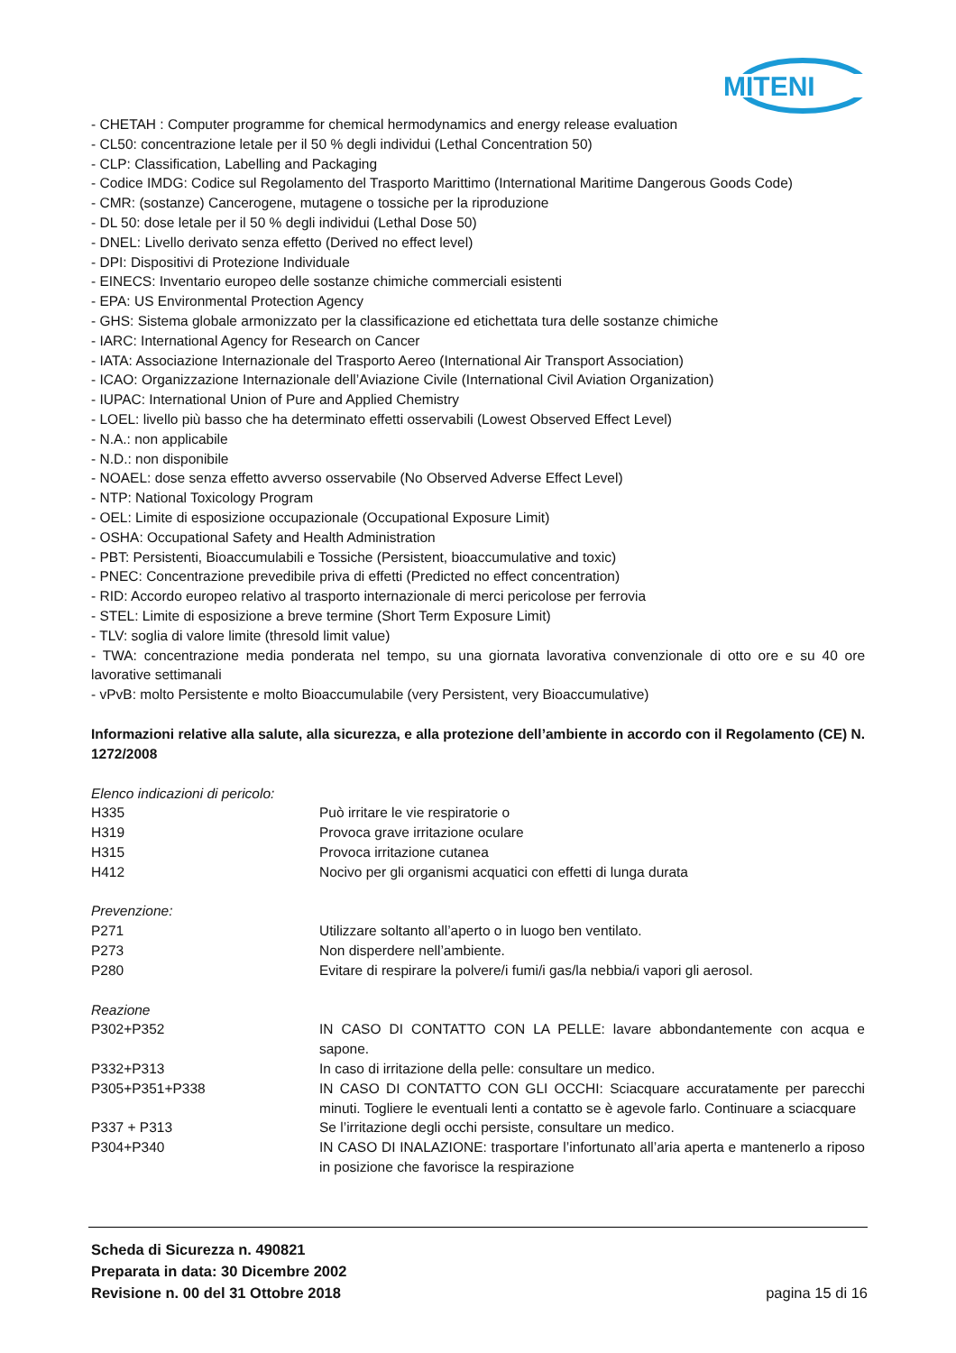MITENI
- CHETAH : Computer programme for chemical hermodynamics and energy release evaluation
- CL50: concentrazione letale per il 50 % degli individui (Lethal Concentration 50)
- CLP: Classification, Labelling and Packaging
- Codice IMDG: Codice sul Regolamento del Trasporto Marittimo (International Maritime Dangerous Goods Code)
- CMR: (sostanze) Cancerogene, mutagene o tossiche per la riproduzione
- DL 50: dose letale per il 50 % degli individui (Lethal Dose 50)
- DNEL: Livello derivato senza effetto (Derived no effect level)
- DPI: Dispositivi di Protezione Individuale
- EINECS: Inventario europeo delle sostanze chimiche commerciali esistenti
- EPA: US Environmental Protection Agency
- GHS: Sistema globale armonizzato per la classificazione ed etichettata tura delle sostanze chimiche
- IARC: International Agency for Research on Cancer
- IATA: Associazione Internazionale del Trasporto Aereo (International Air Transport Association)
- ICAO: Organizzazione Internazionale dell’Aviazione Civile (International Civil Aviation Organization)
- IUPAC: International Union of Pure and Applied Chemistry
- LOEL: livello più basso che ha determinato effetti osservabili (Lowest Observed Effect Level)
- N.A.: non applicabile
- N.D.: non disponibile
- NOAEL: dose senza effetto avverso osservabile (No Observed Adverse Effect Level)
- NTP: National Toxicology Program
- OEL: Limite di esposizione occupazionale (Occupational Exposure Limit)
- OSHA: Occupational Safety and Health Administration
- PBT: Persistenti, Bioaccumulabili e Tossiche (Persistent, bioaccumulative and toxic)
- PNEC: Concentrazione prevedibile priva di effetti (Predicted no effect concentration)
- RID: Accordo europeo relativo al trasporto internazionale di merci pericolose per ferrovia
- STEL: Limite di esposizione a breve termine (Short Term Exposure Limit)
- TLV: soglia di valore limite (thresold limit value)
- TWA: concentrazione media ponderata nel tempo, su una giornata lavorativa convenzionale di otto ore e su 40 ore lavorative settimanali
- vPvB: molto Persistente e molto Bioaccumulabile (very Persistent, very Bioaccumulative)
Informazioni relative alla salute, alla sicurezza, e alla protezione dell’ambiente in accordo con il Regolamento (CE) N. 1272/2008
Elenco indicazioni di pericolo:
H335 Può irritare le vie respiratorie o
H319 Provoca grave irritazione oculare
H315 Provoca irritazione cutanea
H412 Nocivo per gli organismi acquatici con effetti di lunga durata
Prevenzione:
P271 Utilizzare soltanto all’aperto o in luogo ben ventilato.
P273 Non disperdere nell’ambiente.
P280 Evitare di respirare la polvere/i fumi/i gas/la nebbia/i vapori gli aerosol.
Reazione
P302+P352 IN CASO DI CONTATTO CON LA PELLE: lavare abbondantemente con acqua e sapone.
P332+P313 In caso di irritazione della pelle: consultare un medico.
P305+P351+P338 IN CASO DI CONTATTO CON GLI OCCHI: Sciacquare accuratamente per parecchi minuti. Togliere le eventuali lenti a contatto se è agevole farlo. Continuare a sciacquare
P337 + P313 Se l’irritazione degli occhi persiste, consultare un medico.
P304+P340 IN CASO DI INALAZIONE: trasportare l’infortunato all’aria aperta e mantenerlo a riposo in posizione che favorisce la respirazione
Scheda di Sicurezza n. 490821
Preparata in data: 30 Dicembre 2002
Revisione n. 00 del 31 Ottobre 2018 pagina 15 di 16